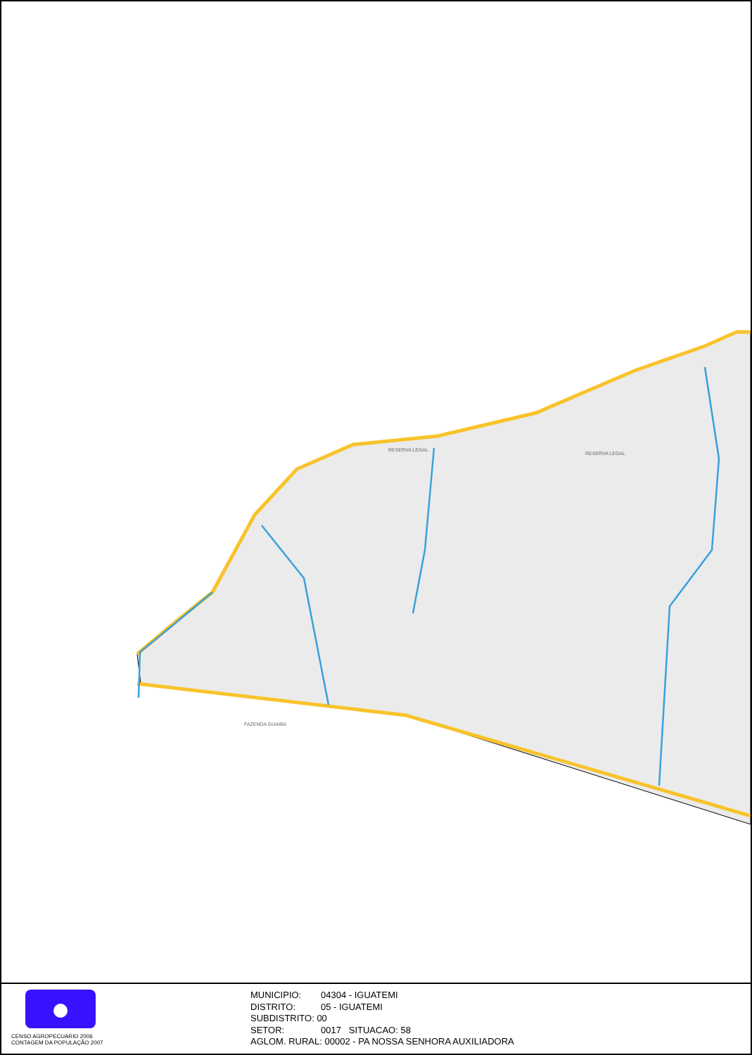RESERVA LEGAL
RESERVA LEGAL
FAZENDA GUAIBA
CENSO AGROPECUARIO 2006
CONTAGEM DA POPULAÇÃO 2007
MUNICIPIO: 04304 - IGUATEMI
DISTRITO: 05 - IGUATEMI
SUBDISTRITO: 00
SETOR: 0017 SITUACAO: 58
AGLOM. RURAL: 00002 - PA NOSSA SENHORA AUXILIADORA